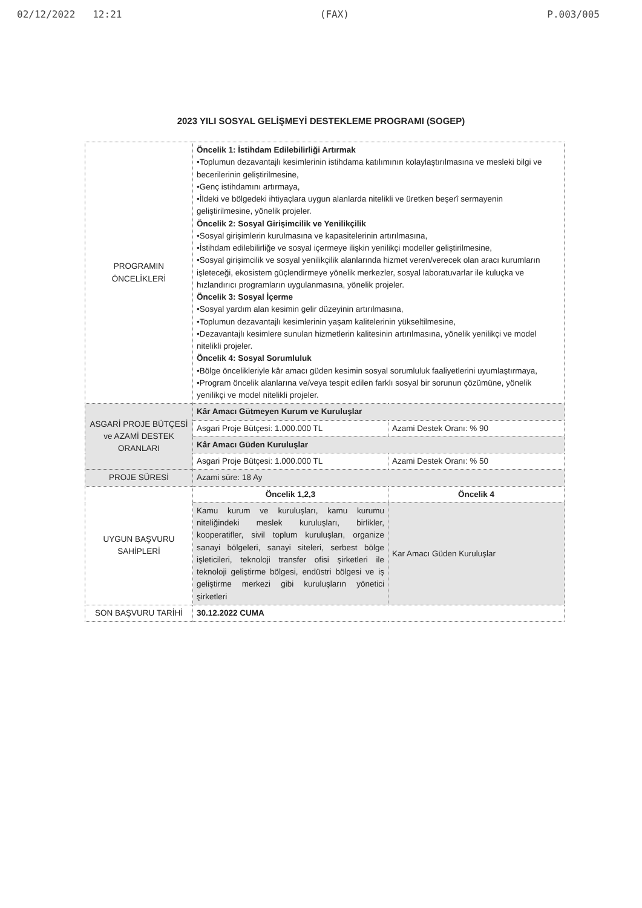02/12/2022 12:21 (FAX) P.003/005
2023 YILI SOSYAL GELİŞMEYİ DESTEKLEME PROGRAMI (SOGEP)
| PROGRAMIN ÖNCELİKLERİ | Öncelik 1: İstihdam Edilebilirliği Artırmak •Toplumun dezavantajlı kesimlerinin istihdama katılımının kolaylaştırılmasına ve mesleki bilgi ve becerilerinin geliştirilmesine, •Genç istihdamını artırmaya, •İldeki ve bölgedeki ihtiyaçlara uygun alanlarda nitelikli ve üretken beşerî sermayenin geliştirilmesine, yönelik projeler. Öncelik 2: Sosyal Girişimcilik ve Yenilikçilik •Sosyal girişimlerin kurulmasına ve kapasitelerinin artırılmasına, •İstihdam edilebilirliğe ve sosyal içermeye ilişkin yenilikçi modeller geliştirilmesine, •Sosyal girişimcilik ve sosyal yenilikçilik alanlarında hizmet veren/verecek olan aracı kurumların işleteceği, ekosistem güçlendirmeye yönelik merkezler, sosyal laboratuvarlar ile kuluçka ve hızlandırıcı programların uygulanmasına, yönelik projeler. Öncelik 3: Sosyal İçerme •Sosyal yardım alan kesimin gelir düzeyinin artırılmasına, •Toplumun dezavantajlı kesimlerinin yaşam kalitelerinin yükseltilmesine, •Dezavantajlı kesimlere sunulan hizmetlerin kalitesinin artırılmasına, yönelik yenilikçi ve model nitelikli projeler. Öncelik 4: Sosyal Sorumluluk •Bölge öncelikleriyle kâr amacı güden kesimin sosyal sorumluluk faaliyetlerini uyumlaştırmaya, •Program öncelik alanlarına ve/veya tespit edilen farklı sosyal bir sorunun çözümüne, yönelik yenilikçi ve model nitelikli projeler. | |
| ASGARİ PROJE BÜTÇESİ ve AZAMİ DESTEK ORANLARI | Kâr Amacı Gütmeyen Kurum ve Kuruluşlar | |
| | Asgari Proje Bütçesi: 1.000.000 TL | Azami Destek Oranı: % 90 |
| | Kâr Amacı Güden Kuruluşlar | |
| | Asgari Proje Bütçesi: 1.000.000 TL | Azami Destek Oranı: % 50 |
| PROJE SÜRESİ | Azami süre: 18 Ay | |
| UYGUN BAŞVURU SAHİPLERİ | Öncelik 1,2,3 | Öncelik 4 |
| | Kamu kurum ve kuruluşları, kamu kurumu niteliğindeki meslek kuruluşları, birlikler, kooperatifler, sivil toplum kuruluşları, organize sanayi bölgeleri, sanayi siteleri, serbest bölge işleticileri, teknoloji transfer ofisi şirketleri ile teknoloji geliştirme bölgesi, endüstri bölgesi ve iş geliştirme merkezi gibi kuruluşların yönetici şirketleri | Kar Amacı Güden Kuruluşlar |
| SON BAŞVURU TARİHİ | 30.12.2022 CUMA | |